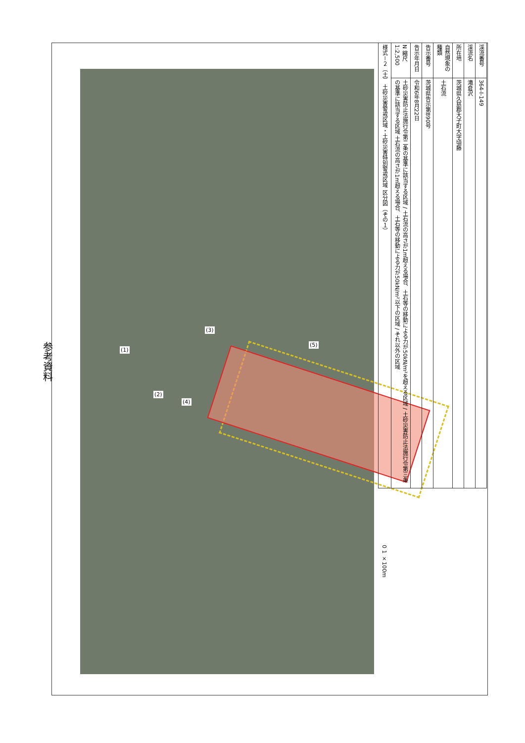参考資料
(1)
(2)
(3)
(4)
(5)
0 1 ×100m
| 渓流番号 | 364-I-149 |
| 渓流名 | 滝倉沢 |
| 所在地 | 茨城県久慈郡大子町大字頃藤 |
| 自然現象の種類 | 土石流 |
| 告示番号 | 茨城県告示第890号 |
| 告示年月日 | 令和6年8月22日 |
| N 縮尺 1:2,500 | 土砂災害防止法施行令第二条の基準に該当する区域 / 土石流の高さが1m超える場合、土石等の移動による力が50kN/m²を超える区域 / 土砂災害防止法施行令第三条の基準に該当する区域 土石流の高さが1m超える場合、土石等の移動による力が50kN/m²以下の区域 / それ以外の区域 |
| 様式－２（土） 土砂災害警戒区域・土砂災害特別警戒区域 区分図（その１） | |